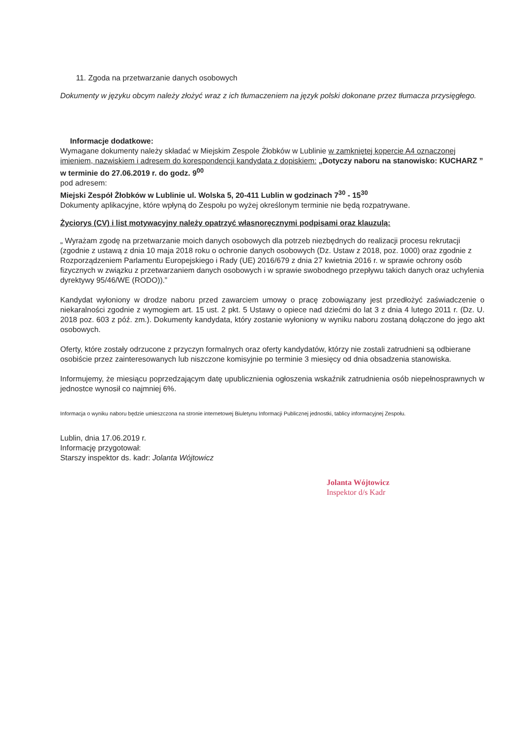11. Zgoda na przetwarzanie danych osobowych
Dokumenty w języku obcym należy złożyć wraz z ich tłumaczeniem na język polski dokonane przez tłumacza przysięgłego.
Informacje dodatkowe:
Wymagane dokumenty należy składać w Miejskim Zespole Żłobków w Lublinie w zamkniętej kopercie A4 oznaczonej imieniem, nazwiskiem i adresem do korespondencji kandydata z dopiskiem: „Dotyczy naboru na stanowisko: KUCHARZ ” w terminie do 27.06.2019 r. do godz. 9<sup>00</sup>
pod adresem:
Miejski Zespół Żłobków w Lublinie ul. Wolska 5, 20-411 Lublin w godzinach 7<sup>30</sup> - 15<sup>30</sup>
Dokumenty aplikacyjne, które wpłyną do Zespołu po wyżej określonym terminie nie będą rozpatrywane.
Życiorys (CV) i list motywacyjny należy opatrzyć własnoręcznymi podpisami oraz klauzulą:
„ Wyrażam zgodę na przetwarzanie moich danych osobowych dla potrzeb niezbędnych do realizacji procesu rekrutacji (zgodnie z ustawą z dnia 10 maja 2018 roku o ochronie danych osobowych (Dz. Ustaw z 2018, poz. 1000) oraz zgodnie z Rozporządzeniem Parlamentu Europejskiego i Rady (UE) 2016/679 z dnia 27 kwietnia 2016 r. w sprawie ochrony osób fizycznych w związku z przetwarzaniem danych osobowych i w sprawie swobodnego przepływu takich danych oraz uchylenia dyrektywy 95/46/WE (RODO)).”
Kandydat wyłoniony w drodze naboru przed zawarciem umowy o pracę zobowiązany jest przedłożyć zaświadczenie o niekaralności zgodnie z wymogiem art. 15 ust. 2 pkt. 5 Ustawy o opiece nad dziećmi do lat 3 z dnia 4 lutego 2011 r. (Dz. U. 2018 poz. 603 z póź. zm.). Dokumenty kandydata, który zostanie wyłoniony w wyniku naboru zostaną dołączone do jego akt osobowych.
Oferty, które zostały odrzucone z przyczyn formalnych oraz oferty kandydatów, którzy nie zostali zatrudnieni są odbierane osobiście przez zainteresowanych lub niszczone komisyjnie po terminie 3 miesięcy od dnia obsadzenia stanowiska.
Informujemy, że miesiącu poprzedzającym datę upublicznienia ogłoszenia wskaźnik zatrudnienia osób niepełnosprawnych w jednostce wynosił co najmniej 6%.
Informacja o wyniku naboru będzie umieszczona na stronie internetowej Biuletynu Informacji Publicznej jednostki, tablicy informacyjnej Zespołu.
Lublin, dnia 17.06.2019 r.
Informację przygotował:
Starszy inspektor ds. kadr: Jolanta Wójtowicz
Jolanta Wójtowicz
Inspektor d/s Kadr